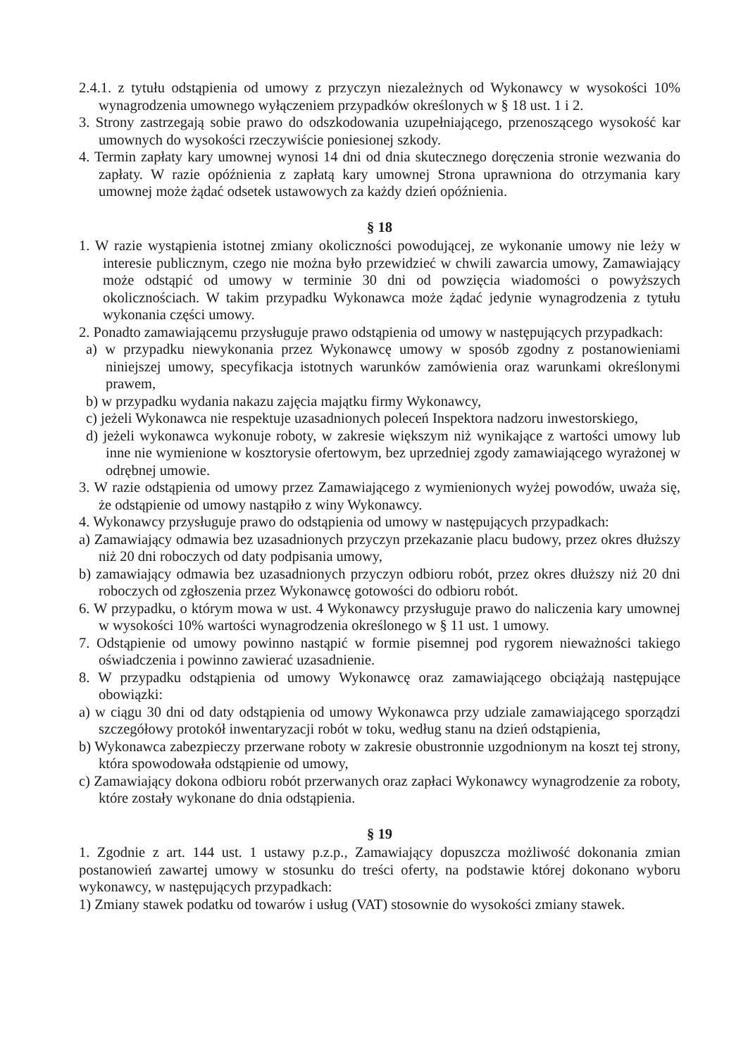2.4.1. z tytułu odstąpienia od umowy z przyczyn niezależnych od Wykonawcy w wysokości 10% wynagrodzenia umownego wyłączeniem przypadków określonych w § 18 ust. 1 i 2.
3. Strony zastrzegają sobie prawo do odszkodowania uzupełniającego, przenoszącego wysokość kar umownych do wysokości rzeczywiście poniesionej szkody.
4. Termin zapłaty kary umownej wynosi 14 dni od dnia skutecznego doręczenia stronie wezwania do zapłaty. W razie opóźnienia z zapłatą kary umownej Strona uprawniona do otrzymania kary umownej może żądać odsetek ustawowych za każdy dzień opóźnienia.
§ 18
1. W razie wystąpienia istotnej zmiany okoliczności powodującej, ze wykonanie umowy nie leży w interesie publicznym, czego nie można było przewidzieć w chwili zawarcia umowy, Zamawiający może odstąpić od umowy w terminie 30 dni od powzięcia wiadomości o powyższych okolicznościach. W takim przypadku Wykonawca może żądać jedynie wynagrodzenia z tytułu wykonania części umowy.
2. Ponadto zamawiającemu przysługuje prawo odstąpienia od umowy w następujących przypadkach:
a) w przypadku niewykonania przez Wykonawcę umowy w sposób zgodny z postanowieniami niniejszej umowy, specyfikacja istotnych warunków zamówienia oraz warunkami określonymi prawem,
b) w przypadku wydania nakazu zajęcia majątku firmy Wykonawcy,
c) jeżeli Wykonawca nie respektuje uzasadnionych poleceń Inspektora nadzoru inwestorskiego,
d) jeżeli wykonawca wykonuje roboty, w zakresie większym niż wynikające z wartości umowy lub inne nie wymienione w kosztorysie ofertowym, bez uprzedniej zgody zamawiającego wyrażonej w odrębnej umowie.
3. W razie odstąpienia od umowy przez Zamawiającego z wymienionych wyżej powodów, uważa się, że odstąpienie od umowy nastąpiło z winy Wykonawcy.
4. Wykonawcy przysługuje prawo do odstąpienia od umowy w następujących przypadkach:
a) Zamawiający odmawia bez uzasadnionych przyczyn przekazanie placu budowy, przez okres dłuższy niż 20 dni roboczych od daty podpisania umowy,
b) zamawiający odmawia bez uzasadnionych przyczyn odbioru robót, przez okres dłuższy niż 20 dni roboczych od zgłoszenia przez Wykonawcę gotowości do odbioru robót.
6. W przypadku, o którym mowa w ust. 4 Wykonawcy przysługuje prawo do naliczenia kary umownej w wysokości 10% wartości wynagrodzenia określonego w § 11 ust. 1 umowy.
7. Odstąpienie od umowy powinno nastąpić w formie pisemnej pod rygorem nieważności takiego oświadczenia i powinno zawierać uzasadnienie.
8. W przypadku odstąpienia od umowy Wykonawcę oraz zamawiającego obciążają następujące obowiązki:
a) w ciągu 30 dni od daty odstąpienia od umowy Wykonawca przy udziale zamawiającego sporządzi szczegółowy protokół inwentaryzacji robót w toku, według stanu na dzień odstąpienia,
b) Wykonawca zabezpieczy przerwane roboty w zakresie obustronnie uzgodnionym na koszt tej strony, która spowodowała odstąpienie od umowy,
c) Zamawiający dokona odbioru robót przerwanych oraz zapłaci Wykonawcy wynagrodzenie za roboty, które zostały wykonane do dnia odstąpienia.
§ 19
1. Zgodnie z art. 144 ust. 1 ustawy p.z.p., Zamawiający dopuszcza możliwość dokonania zmian postanowień zawartej umowy w stosunku do treści oferty, na podstawie której dokonano wyboru wykonawcy, w następujących przypadkach:
1) Zmiany stawek podatku od towarów i usług (VAT) stosownie do wysokości zmiany stawek.